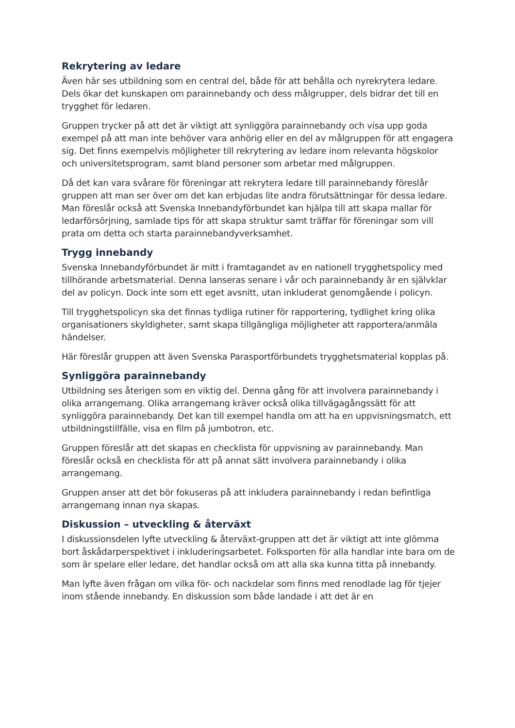Rekrytering av ledare
Även här ses utbildning som en central del, både för att behålla och nyrekrytera ledare. Dels ökar det kunskapen om parainnebandy och dess målgrupper, dels bidrar det till en trygghet för ledaren.
Gruppen trycker på att det är viktigt att synliggöra parainnebandy och visa upp goda exempel på att man inte behöver vara anhörig eller en del av målgruppen för att engagera sig. Det finns exempelvis möjligheter till rekrytering av ledare inom relevanta högskolor och universitetsprogram, samt bland personer som arbetar med målgruppen.
Då det kan vara svårare för föreningar att rekrytera ledare till parainnebandy föreslår gruppen att man ser över om det kan erbjudas lite andra förutsättningar för dessa ledare. Man föreslår också att Svenska Innebandyförbundet kan hjälpa till att skapa mallar för ledarförsörjning, samlade tips för att skapa struktur samt träffar för föreningar som vill prata om detta och starta parainnebandyverksamhet.
Trygg innebandy
Svenska Innebandyförbundet är mitt i framtagandet av en nationell trygghetspolicy med tillhörande arbetsmaterial. Denna lanseras senare i vår och parainnebandy är en självklar del av policyn. Dock inte som ett eget avsnitt, utan inkluderat genomgående i policyn.
Till trygghetspolicyn ska det finnas tydliga rutiner för rapportering, tydlighet kring olika organisationers skyldigheter, samt skapa tillgängliga möjligheter att rapportera/anmäla händelser.
Här föreslår gruppen att även Svenska Parasportförbundets trygghetsmaterial kopplas på.
Synliggöra parainnebandy
Utbildning ses återigen som en viktig del. Denna gång för att involvera parainnebandy i olika arrangemang. Olika arrangemang kräver också olika tillvägagångssätt för att synliggöra parainnebandy. Det kan till exempel handla om att ha en uppvisningsmatch, ett utbildningstillfälle, visa en film på jumbotron, etc.
Gruppen föreslår att det skapas en checklista för uppvisning av parainnebandy. Man föreslår också en checklista för att på annat sätt involvera parainnebandy i olika arrangemang.
Gruppen anser att det bör fokuseras på att inkludera parainnebandy i redan befintliga arrangemang innan nya skapas.
Diskussion – utveckling & återväxt
I diskussionsdelen lyfte utveckling & återväxt-gruppen att det är viktigt att inte glömma bort åskådarperspektivet i inkluderingsarbetet. Folksporten för alla handlar inte bara om de som är spelare eller ledare, det handlar också om att alla ska kunna titta på innebandy.
Man lyfte även frågan om vilka för- och nackdelar som finns med renodlade lag för tjejer inom stående innebandy. En diskussion som både landade i att det är en